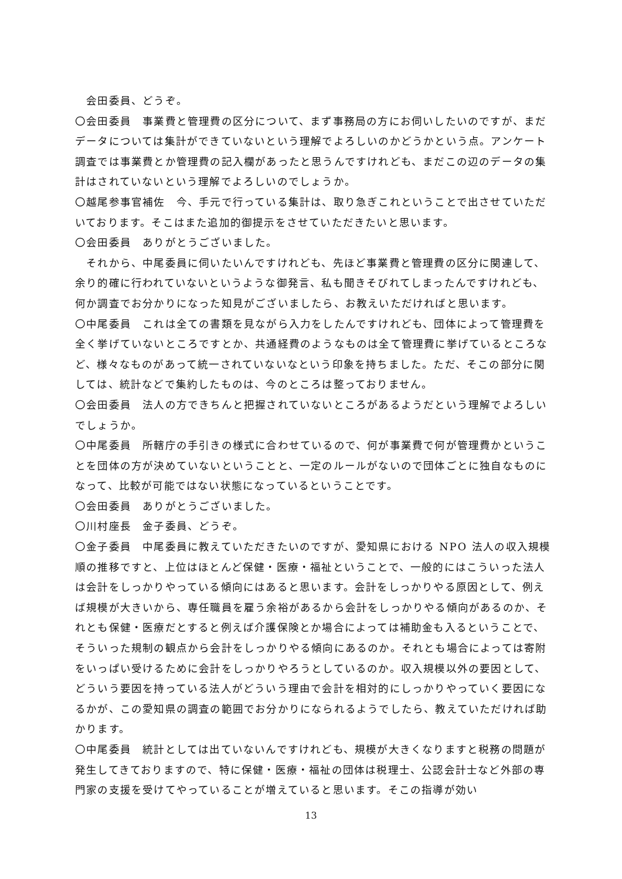会田委員、どうぞ。
〇会田委員　事業費と管理費の区分について、まず事務局の方にお伺いしたいのですが、まだデータについては集計ができていないという理解でよろしいのかどうかという点。アンケート調査では事業費とか管理費の記入欄があったと思うんですけれども、まだこの辺のデータの集計はされていないという理解でよろしいのでしょうか。
〇越尾参事官補佐　今、手元で行っている集計は、取り急ぎこれということで出させていただいております。そこはまた追加的御提示をさせていただきたいと思います。
〇会田委員　ありがとうございました。
　それから、中尾委員に伺いたいんですけれども、先ほど事業費と管理費の区分に関連して、余り的確に行われていないというような御発言、私も聞きそびれてしまったんですけれども、何か調査でお分かりになった知見がございましたら、お教えいただければと思います。
〇中尾委員　これは全ての書類を見ながら入力をしたんですけれども、団体によって管理費を全く挙げていないところですとか、共通経費のようなものは全て管理費に挙げているところなど、様々なものがあって統一されていないなという印象を持ちました。ただ、そこの部分に関しては、統計などで集約したものは、今のところは整っておりません。
〇会田委員　法人の方できちんと把握されていないところがあるようだという理解でよろしいでしょうか。
〇中尾委員　所轄庁の手引きの様式に合わせているので、何が事業費で何が管理費かということを団体の方が決めていないということと、一定のルールがないので団体ごとに独自なものになって、比較が可能ではない状態になっているということです。
〇会田委員　ありがとうございました。
〇川村座長　金子委員、どうぞ。
〇金子委員　中尾委員に教えていただきたいのですが、愛知県における NPO 法人の収入規模順の推移ですと、上位はほとんど保健・医療・福祉ということで、一般的にはこういった法人は会計をしっかりやっている傾向にはあると思います。会計をしっかりやる原因として、例えば規模が大きいから、専任職員を雇う余裕があるから会計をしっかりやる傾向があるのか、それとも保健・医療だとすると例えば介護保険とか場合によっては補助金も入るということで、そういった規制の観点から会計をしっかりやる傾向にあるのか。それとも場合によっては寄附をいっぱい受けるために会計をしっかりやろうとしているのか。収入規模以外の要因として、どういう要因を持っている法人がどういう理由で会計を相対的にしっかりやっていく要因になるかが、この愛知県の調査の範囲でお分かりになられるようでしたら、教えていただければ助かります。
〇中尾委員　統計としては出ていないんですけれども、規模が大きくなりますと税務の問題が発生してきておりますので、特に保健・医療・福祉の団体は税理士、公認会計士など外部の専門家の支援を受けてやっていることが増えていると思います。そこの指導が効い
13